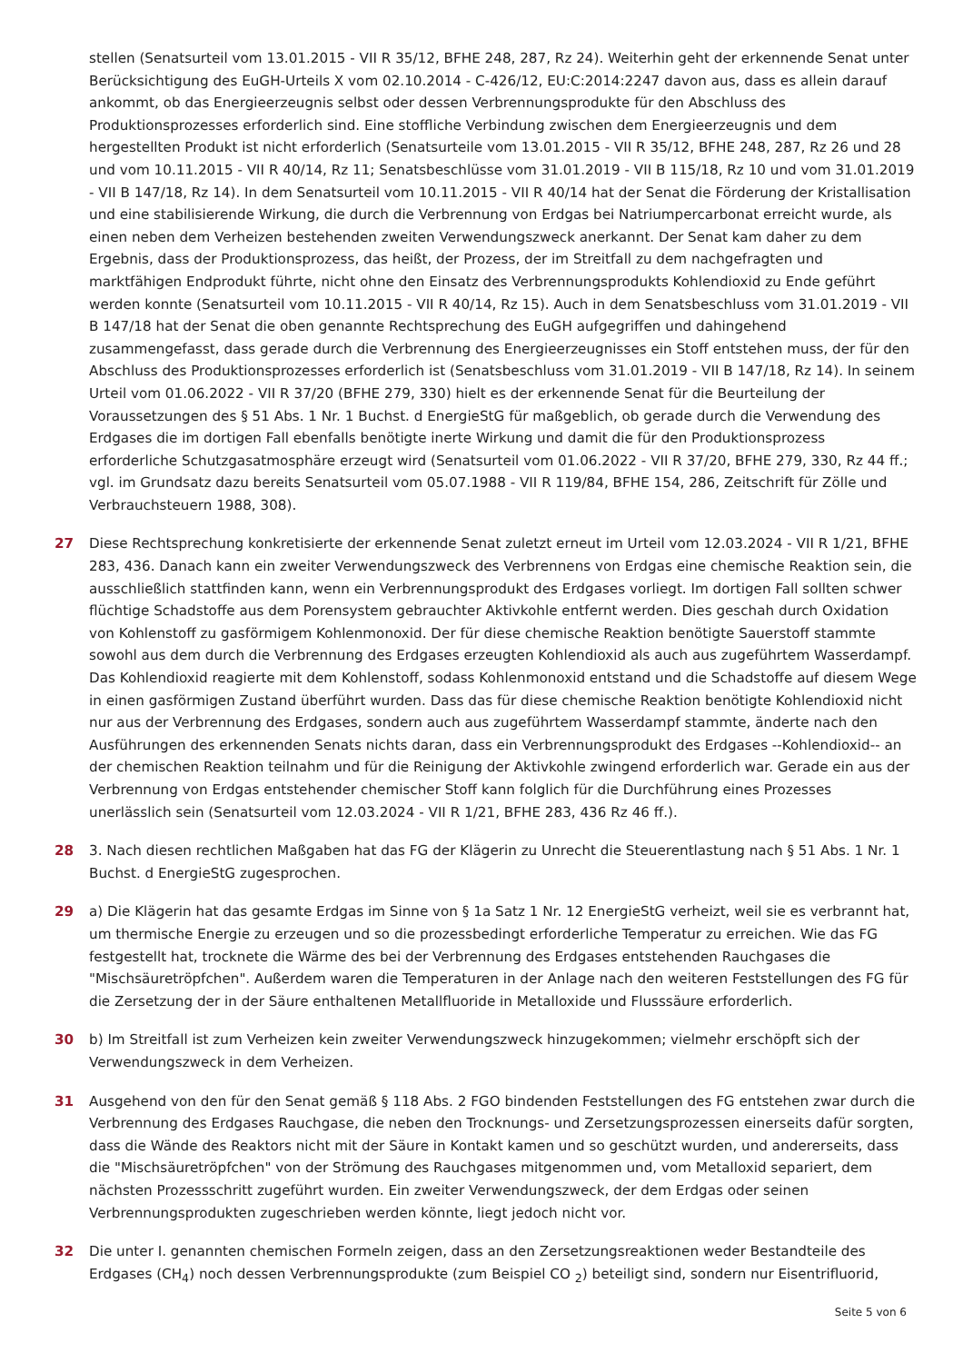stellen (Senatsurteil vom 13.01.2015 - VII R 35/12, BFHE 248, 287, Rz 24). Weiterhin geht der erkennende Senat unter Berücksichtigung des EuGH-Urteils X vom 02.10.2014 - C-426/12, EU:C:2014:2247 davon aus, dass es allein darauf ankommt, ob das Energieerzeugnis selbst oder dessen Verbrennungsprodukte für den Abschluss des Produktionsprozesses erforderlich sind. Eine stoffliche Verbindung zwischen dem Energieerzeugnis und dem hergestellten Produkt ist nicht erforderlich (Senatsurteile vom 13.01.2015 - VII R 35/12, BFHE 248, 287, Rz 26 und 28 und vom 10.11.2015 - VII R 40/14, Rz 11; Senatsbeschlüsse vom 31.01.2019 - VII B 115/18, Rz 10 und vom 31.01.2019 - VII B 147/18, Rz 14). In dem Senatsurteil vom 10.11.2015 - VII R 40/14 hat der Senat die Förderung der Kristallisation und eine stabilisierende Wirkung, die durch die Verbrennung von Erdgas bei Natriumpercarbonat erreicht wurde, als einen neben dem Verheizen bestehenden zweiten Verwendungszweck anerkannt. Der Senat kam daher zu dem Ergebnis, dass der Produktionsprozess, das heißt, der Prozess, der im Streitfall zu dem nachgefragten und marktfähigen Endprodukt führte, nicht ohne den Einsatz des Verbrennungsprodukts Kohlendioxid zu Ende geführt werden konnte (Senatsurteil vom 10.11.2015 - VII R 40/14, Rz 15). Auch in dem Senatsbeschluss vom 31.01.2019 - VII B 147/18 hat der Senat die oben genannte Rechtsprechung des EuGH aufgegriffen und dahingehend zusammengefasst, dass gerade durch die Verbrennung des Energieerzeugnisses ein Stoff entstehen muss, der für den Abschluss des Produktionsprozesses erforderlich ist (Senatsbeschluss vom 31.01.2019 - VII B 147/18, Rz 14). In seinem Urteil vom 01.06.2022 - VII R 37/20 (BFHE 279, 330) hielt es der erkennende Senat für die Beurteilung der Voraussetzungen des § 51 Abs. 1 Nr. 1 Buchst. d EnergieStG für maßgeblich, ob gerade durch die Verwendung des Erdgases die im dortigen Fall ebenfalls benötigte inerte Wirkung und damit die für den Produktionsprozess erforderliche Schutzgasatmosphäre erzeugt wird (Senatsurteil vom 01.06.2022 - VII R 37/20, BFHE 279, 330, Rz 44 ff.; vgl. im Grundsatz dazu bereits Senatsurteil vom 05.07.1988 - VII R 119/84, BFHE 154, 286, Zeitschrift für Zölle und Verbrauchsteuern 1988, 308).
27 Diese Rechtsprechung konkretisierte der erkennende Senat zuletzt erneut im Urteil vom 12.03.2024 - VII R 1/21, BFHE 283, 436. Danach kann ein zweiter Verwendungszweck des Verbrennens von Erdgas eine chemische Reaktion sein, die ausschließlich stattfinden kann, wenn ein Verbrennungsprodukt des Erdgases vorliegt. Im dortigen Fall sollten schwer flüchtige Schadstoffe aus dem Porensystem gebrauchter Aktivkohle entfernt werden. Dies geschah durch Oxidation von Kohlenstoff zu gasförmigem Kohlenmonoxid. Der für diese chemische Reaktion benötigte Sauerstoff stammte sowohl aus dem durch die Verbrennung des Erdgases erzeugten Kohlendioxid als auch aus zugeführtem Wasserdampf. Das Kohlendioxid reagierte mit dem Kohlenstoff, sodass Kohlenmonoxid entstand und die Schadstoffe auf diesem Wege in einen gasförmigen Zustand überführt wurden. Dass das für diese chemische Reaktion benötigte Kohlendioxid nicht nur aus der Verbrennung des Erdgases, sondern auch aus zugeführtem Wasserdampf stammte, änderte nach den Ausführungen des erkennenden Senats nichts daran, dass ein Verbrennungsprodukt des Erdgases --Kohlendioxid-- an der chemischen Reaktion teilnahm und für die Reinigung der Aktivkohle zwingend erforderlich war. Gerade ein aus der Verbrennung von Erdgas entstehender chemischer Stoff kann folglich für die Durchführung eines Prozesses unerlässlich sein (Senatsurteil vom 12.03.2024 - VII R 1/21, BFHE 283, 436 Rz 46 ff.).
28 3. Nach diesen rechtlichen Maßgaben hat das FG der Klägerin zu Unrecht die Steuerentlastung nach § 51 Abs. 1 Nr. 1 Buchst. d EnergieStG zugesprochen.
29 a) Die Klägerin hat das gesamte Erdgas im Sinne von § 1a Satz 1 Nr. 12 EnergieStG verheizt, weil sie es verbrannt hat, um thermische Energie zu erzeugen und so die prozessbedingt erforderliche Temperatur zu erreichen. Wie das FG festgestellt hat, trocknete die Wärme des bei der Verbrennung des Erdgases entstehenden Rauchgases die "Mischsäuretröpfchen". Außerdem waren die Temperaturen in der Anlage nach den weiteren Feststellungen des FG für die Zersetzung der in der Säure enthaltenen Metallfluoride in Metalloxide und Flusssäure erforderlich.
30 b) Im Streitfall ist zum Verheizen kein zweiter Verwendungszweck hinzugekommen; vielmehr erschöpft sich der Verwendungszweck in dem Verheizen.
31 Ausgehend von den für den Senat gemäß § 118 Abs. 2 FGO bindenden Feststellungen des FG entstehen zwar durch die Verbrennung des Erdgases Rauchgase, die neben den Trocknungs- und Zersetzungsprozessen einerseits dafür sorgten, dass die Wände des Reaktors nicht mit der Säure in Kontakt kamen und so geschützt wurden, und andererseits, dass die "Mischsäuretröpfchen" von der Strömung des Rauchgases mitgenommen und, vom Metalloxid separiert, dem nächsten Prozessschritt zugeführt wurden. Ein zweiter Verwendungszweck, der dem Erdgas oder seinen Verbrennungsprodukten zugeschrieben werden könnte, liegt jedoch nicht vor.
32 Die unter I. genannten chemischen Formeln zeigen, dass an den Zersetzungsreaktionen weder Bestandteile des Erdgases (CH<sub>4</sub>) noch dessen Verbrennungsprodukte (zum Beispiel CO <sub>2</sub>) beteiligt sind, sondern nur Eisentrifluorid,
Seite 5 von 6